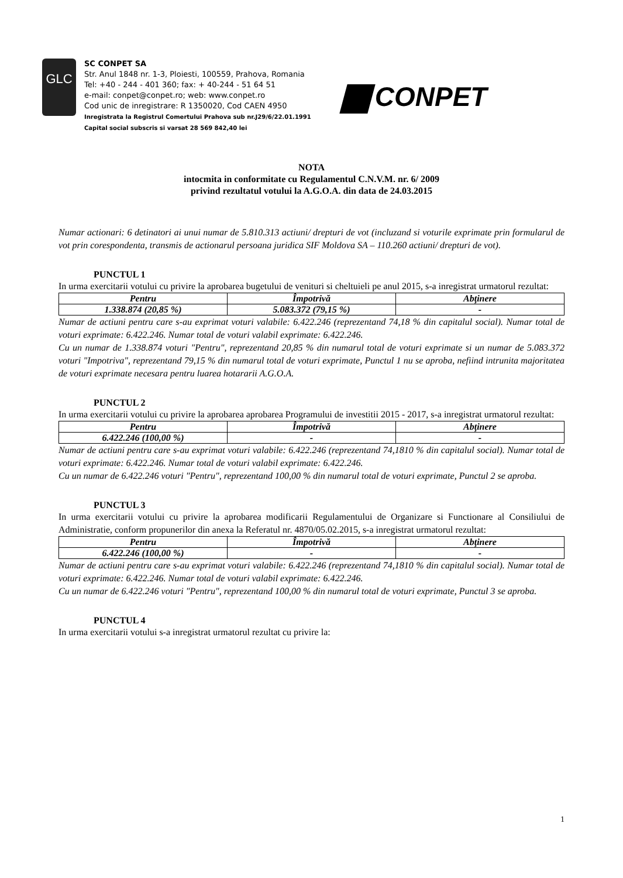GLC
SC CONPET SA
Str. Anul 1848 nr. 1-3, Ploiesti, 100559, Prahova, Romania
Tel: +40 - 244 - 401 360; fax: + 40-244 - 51 64 51
e-mail: conpet@conpet.ro; web: www.conpet.ro
Cod unic de inregistrare: R 1350020, Cod CAEN 4950
Inregistrata la Registrul Comertului Prahova sub nr.J29/6/22.01.1991
Capital social subscris si varsat 28 569 842,40 lei
CONPET
NOTA
intocmita in conformitate cu Regulamentul C.N.V.M. nr. 6/ 2009
privind rezultatul votului la A.G.O.A. din data de 24.03.2015
Numar actionari: 6 detinatori ai unui numar de 5.810.313 actiuni/ drepturi de vot (incluzand si voturile exprimate prin formularul de vot prin corespondenta, transmis de actionarul persoana juridica SIF Moldova SA – 110.260 actiuni/ drepturi de vot).
PUNCTUL 1
In urma exercitarii votului cu privire la aprobarea bugetului de venituri si cheltuieli pe anul 2015, s-a inregistrat urmatorul rezultat:
| Pentru | Împotrivă | Abţinere |
| --- | --- | --- |
| 1.338.874 (20,85 %) | 5.083.372 (79,15 %) | - |
Numar de actiuni pentru care s-au exprimat voturi valabile: 6.422.246 (reprezentand 74,18 % din capitalul social). Numar total de voturi exprimate: 6.422.246. Numar total de voturi valabil exprimate: 6.422.246.
Cu un numar de 1.338.874 voturi "Pentru", reprezentand 20,85 % din numarul total de voturi exprimate si un numar de 5.083.372 voturi "Impotriva", reprezentand 79,15 % din numarul total de voturi exprimate, Punctul 1 nu se aproba, nefiind intrunita majoritatea de voturi exprimate necesara pentru luarea hotararii A.G.O.A.
PUNCTUL 2
In urma exercitarii votului cu privire la aprobarea aprobarea Programului de investitii 2015 - 2017, s-a inregistrat urmatorul rezultat:
| Pentru | Împotrivă | Abţinere |
| --- | --- | --- |
| 6.422.246 (100,00 %) | - | - |
Numar de actiuni pentru care s-au exprimat voturi valabile: 6.422.246 (reprezentand 74,1810 % din capitalul social). Numar total de voturi exprimate: 6.422.246. Numar total de voturi valabil exprimate: 6.422.246.
Cu un numar de 6.422.246 voturi "Pentru", reprezentand 100,00 % din numarul total de voturi exprimate, Punctul 2 se aproba.
PUNCTUL 3
In urma exercitarii votului cu privire la aprobarea modificarii Regulamentului de Organizare si Functionare al Consiliului de Administratie, conform propunerilor din anexa la Referatul nr. 4870/05.02.2015, s-a inregistrat urmatorul rezultat:
| Pentru | Împotrivă | Abţinere |
| --- | --- | --- |
| 6.422.246 (100,00 %) | - | - |
Numar de actiuni pentru care s-au exprimat voturi valabile: 6.422.246 (reprezentand 74,1810 % din capitalul social). Numar total de voturi exprimate: 6.422.246. Numar total de voturi valabil exprimate: 6.422.246.
Cu un numar de 6.422.246 voturi "Pentru", reprezentand 100,00 % din numarul total de voturi exprimate, Punctul 3 se aproba.
PUNCTUL 4
In urma exercitarii votului s-a inregistrat urmatorul rezultat cu privire la:
1